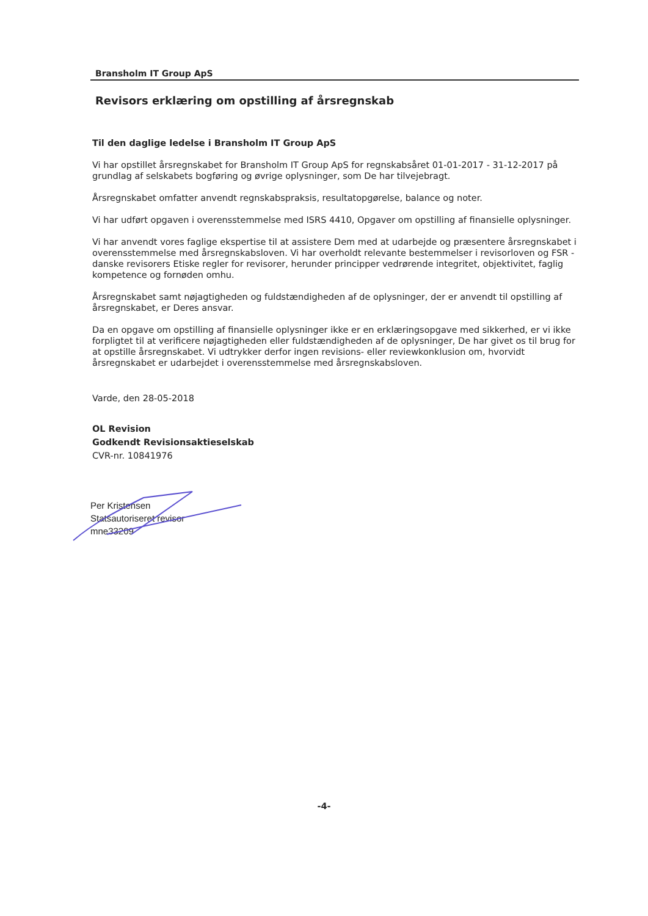Bransholm IT Group ApS
Revisors erklæring om opstilling af årsregnskab
Til den daglige ledelse i Bransholm IT Group ApS
Vi har opstillet årsregnskabet for Bransholm IT Group ApS for regnskabsåret 01-01-2017 - 31-12-2017 på grundlag af selskabets bogføring og øvrige oplysninger, som De har tilvejebragt.
Årsregnskabet omfatter anvendt regnskabspraksis, resultatopgørelse, balance og noter.
Vi har udført opgaven i overensstemmelse med ISRS 4410, Opgaver om opstilling af finansielle oplysninger.
Vi har anvendt vores faglige ekspertise til at assistere Dem med at udarbejde og præsentere årsregnskabet i overensstemmelse med årsregnskabsloven. Vi har overholdt relevante bestemmelser i revisorloven og FSR - danske revisorers Etiske regler for revisorer, herunder principper vedrørende integritet, objektivitet, faglig kompetence og fornøden omhu.
Årsregnskabet samt nøjagtigheden og fuldstændigheden af de oplysninger, der er anvendt til opstilling af årsregnskabet, er Deres ansvar.
Da en opgave om opstilling af finansielle oplysninger ikke er en erklæringsopgave med sikkerhed, er vi ikke forpligtet til at verificere nøjagtigheden eller fuldstændigheden af de oplysninger, De har givet os til brug for at opstille årsregnskabet. Vi udtrykker derfor ingen revisions- eller reviewkonklusion om, hvorvidt årsregnskabet er udarbejdet i overensstemmelse med årsregnskabsloven.
Varde, den 28-05-2018
OL Revision
Godkendt Revisionsaktieselskab
CVR-nr. 10841976
Per Kristensen
Statsautoriseret revisor
mne33209
-4-